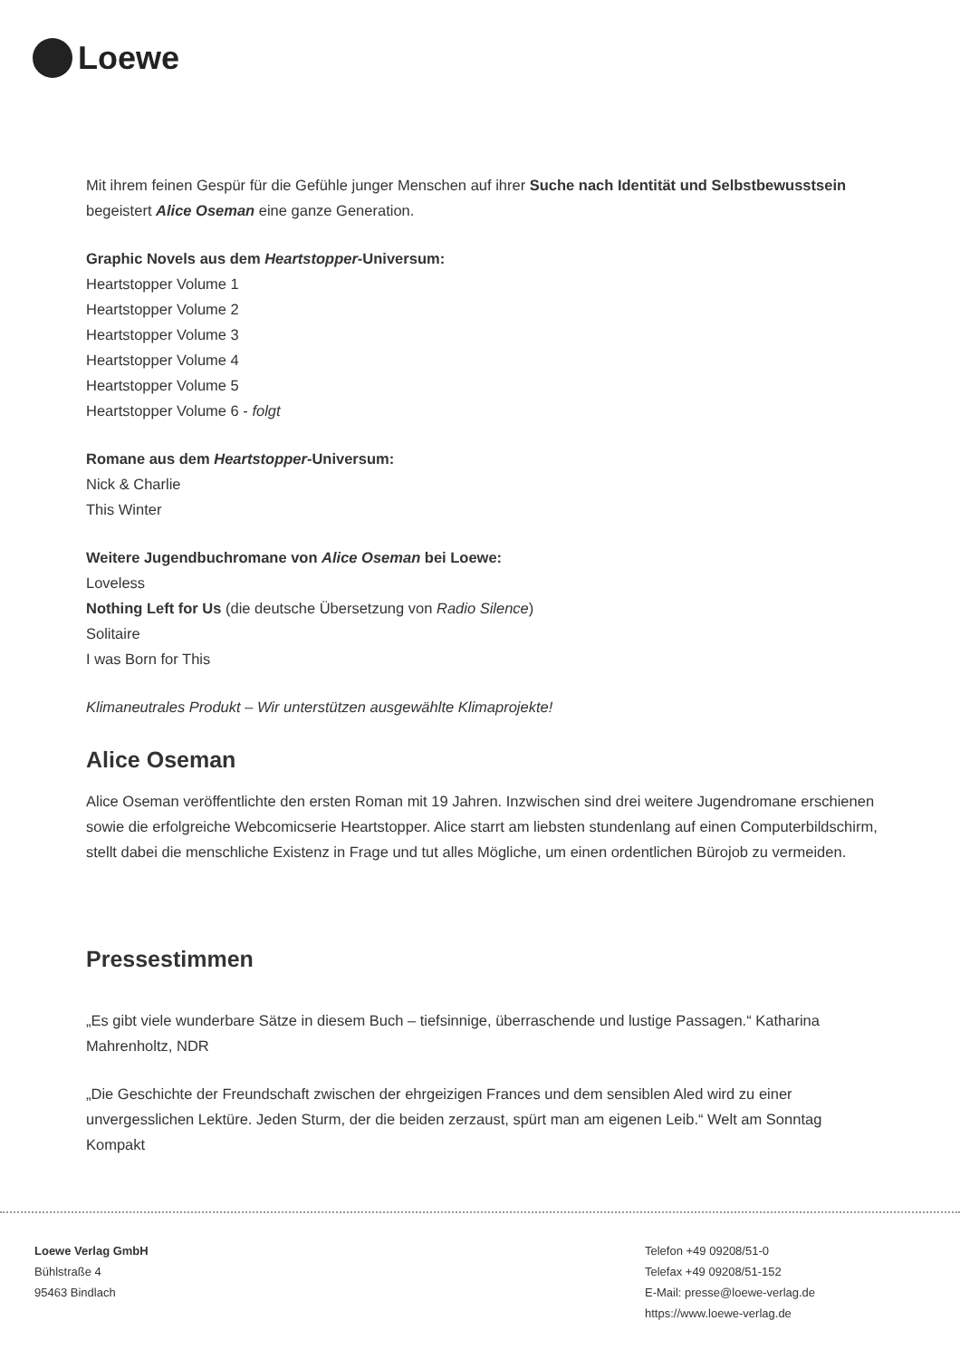Loewe
Mit ihrem feinen Gespür für die Gefühle junger Menschen auf ihrer Suche nach Identität und Selbstbewusstsein begeistert Alice Oseman eine ganze Generation.
Graphic Novels aus dem Heartstopper-Universum:
Heartstopper Volume 1
Heartstopper Volume 2
Heartstopper Volume 3
Heartstopper Volume 4
Heartstopper Volume 5
Heartstopper Volume 6 - folgt
Romane aus dem Heartstopper-Universum:
Nick & Charlie
This Winter
Weitere Jugendbuchromane von Alice Oseman bei Loewe:
Loveless
Nothing Left for Us (die deutsche Übersetzung von Radio Silence)
Solitaire
I was Born for This
Klimaneutrales Produkt – Wir unterstützen ausgewählte Klimaprojekte!
Alice Oseman
Alice Oseman veröffentlichte den ersten Roman mit 19 Jahren. Inzwischen sind drei weitere Jugendromane erschienen sowie die erfolgreiche Webcomicserie Heartstopper. Alice starrt am liebsten stundenlang auf einen Computerbildschirm, stellt dabei die menschliche Existenz in Frage und tut alles Mögliche, um einen ordentlichen Bürojob zu vermeiden.
Pressestimmen
„Es gibt viele wunderbare Sätze in diesem Buch – tiefsinnige, überraschende und lustige Passagen.“ Katharina Mahrenholtz, NDR
„Die Geschichte der Freundschaft zwischen der ehrgeizigen Frances und dem sensiblen Aled wird zu einer unvergesslichen Lektüre. Jeden Sturm, der die beiden zerzaust, spürt man am eigenen Leib.“ Welt am Sonntag Kompakt
Loewe Verlag GmbH
Bühlstraße 4
95463 Bindlach
Telefon +49 09208/51-0
Telefax +49 09208/51-152
E-Mail: presse@loewe-verlag.de
https://www.loewe-verlag.de